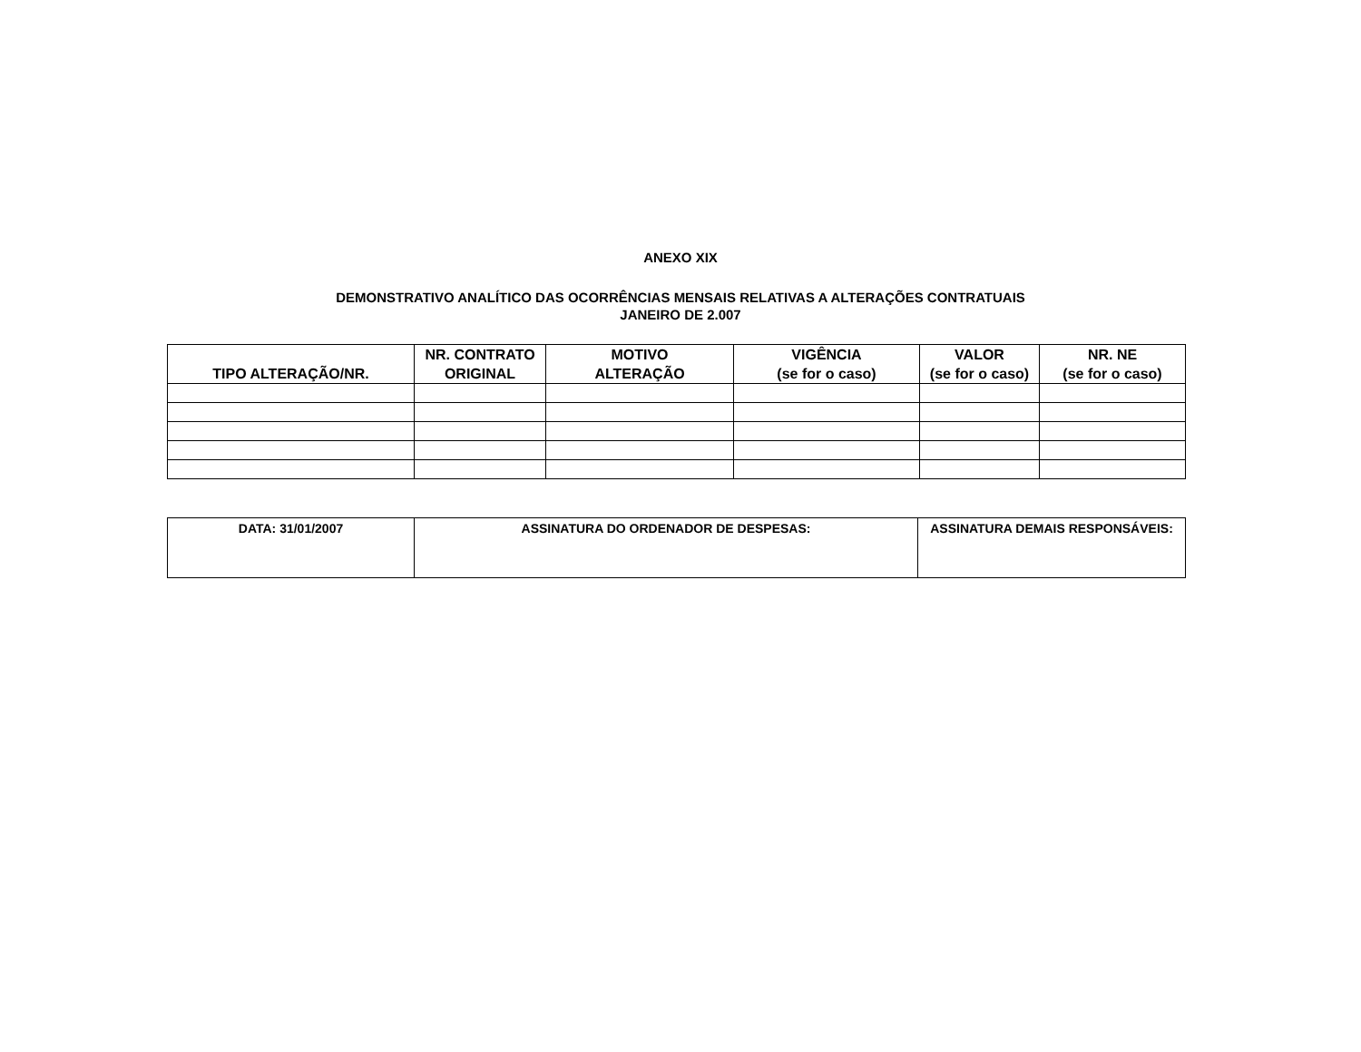ANEXO XIX
DEMONSTRATIVO ANALÍTICO DAS OCORRÊNCIAS MENSAIS RELATIVAS A ALTERAÇÕES CONTRATUAIS
JANEIRO DE 2.007
| TIPO ALTERAÇÃO/NR. | NR. CONTRATO ORIGINAL | MOTIVO ALTERAÇÃO | VIGÊNCIA (se for o caso) | VALOR (se for o caso) | NR. NE (se for o caso) |
| --- | --- | --- | --- | --- | --- |
| DATA: 31/01/2007 | ASSINATURA DO ORDENADOR DE DESPESAS: | ASSINATURA DEMAIS RESPONSÁVEIS: |